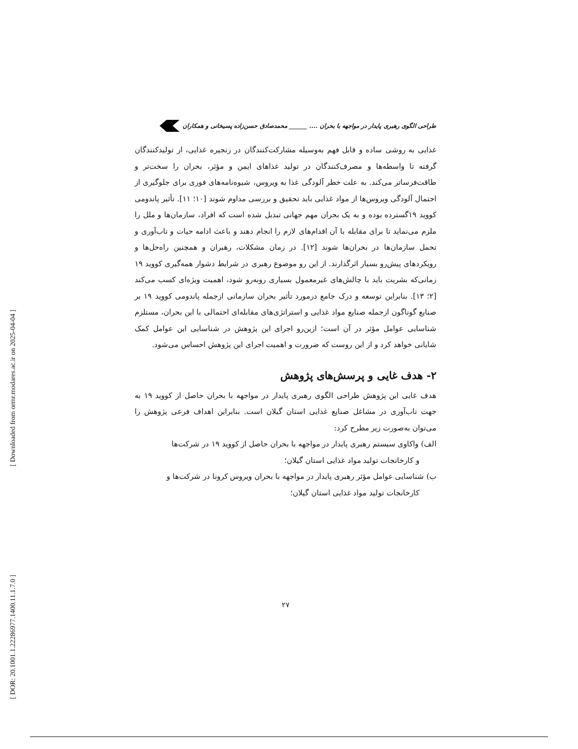[ Downloaded from ormr.modares.ac.ir on 2025-04-04 ]
[ DOR: 20.1001.1.22286977.1400.11.1.7.0 ]
طراحی الگوی رهبری پایدار در مواجهه با بحران .... ______ محمدصادق حسن‌زاده پسیخانی و همکاران
غذایی به روشی ساده و قابل فهم به‌وسیله مشارکت‌کنندگان در زنجیره غذایی، از تولیدکنندگان گرفته تا واسطه‌ها و مصرف‌کنندگان در تولید غذاهای ایمن و مؤثر، بحران را سخت‌تر و طاقت‌فرساتر می‌کند. به علت خطر آلودگی غذا به ویروس، شیوه‌نامه‌های فوری برای جلوگیری از احتمال آلودگی ویروس‌ها از مواد غذایی باید تحقیق و بررسی مداوم شوند [۱۰؛ ۱۱]. تأثیر پاندومی کووید ۱۹گسترده بوده و به یک بحران مهم جهانی تبدیل شده است که افراد، سازمان‌ها و ملل را ملزم می‌نماید تا برای مقابله با آن اقدام‌های لازم را انجام دهند و باعث ادامه حیات و تاب‌آوری و تحمل سازمان‌ها در بحران‌ها شوند [۱۲]. در زمان مشکلات، رهبران و همچنین راه‌حل‌ها و رویکردهای پیش‌رو بسیار اثرگذارند. از این رو موضوع رهبری در شرایط دشوار همه‌گیری کووید ۱۹ زمانی‌که بشریت باید با چالش‌های غیرمعمول بسیاری روبه‌رو شود، اهمیت ویژه‌ای کسب می‌کند [۲؛ ۱۳]. بنابراین توسعه و درک جامع درمورد تأثیر بحران سازمانی ازجمله پاندومی کووید ۱۹ بر صنایع گوناگون ازجمله صنایع مواد غذایی و استراتژی‌های مقابله‌ای احتمالی با این بحران، مستلزم شناسایی عوامل مؤثر در آن است؛ ازین‌رو اجرای این پژوهش در شناسایی این عوامل کمک شایانی خواهد کرد و از این روست که ضرورت و اهمیت اجرای این پژوهش احساس می‌شود.
۲- هدف غایی و پرسش‌های پژوهش
هدف غایی این پژوهش طراحی الگوی رهبری پایدار در مواجهه با بحران حاصل از کووید ۱۹ به جهت تاب‌آوری در مشاغل صنایع غذایی استان گیلان است. بنابراین اهداف فرعی پژوهش را می‌توان به‌صورت زیر مطرح کرد:
الف) واکاوی سیستم رهبری پایدار در مواجهه با بحران حاصل از کووید ۱۹ در شرکت‌ها
و کارخانجات تولید مواد غذایی استان گیلان؛
ب) شناسایی عوامل مؤثر رهبری پایدار در مواجهه با بحران ویروس کرونا در شرکت‌ها و
کارخانجات تولید مواد غذایی استان گیلان؛
۲۷